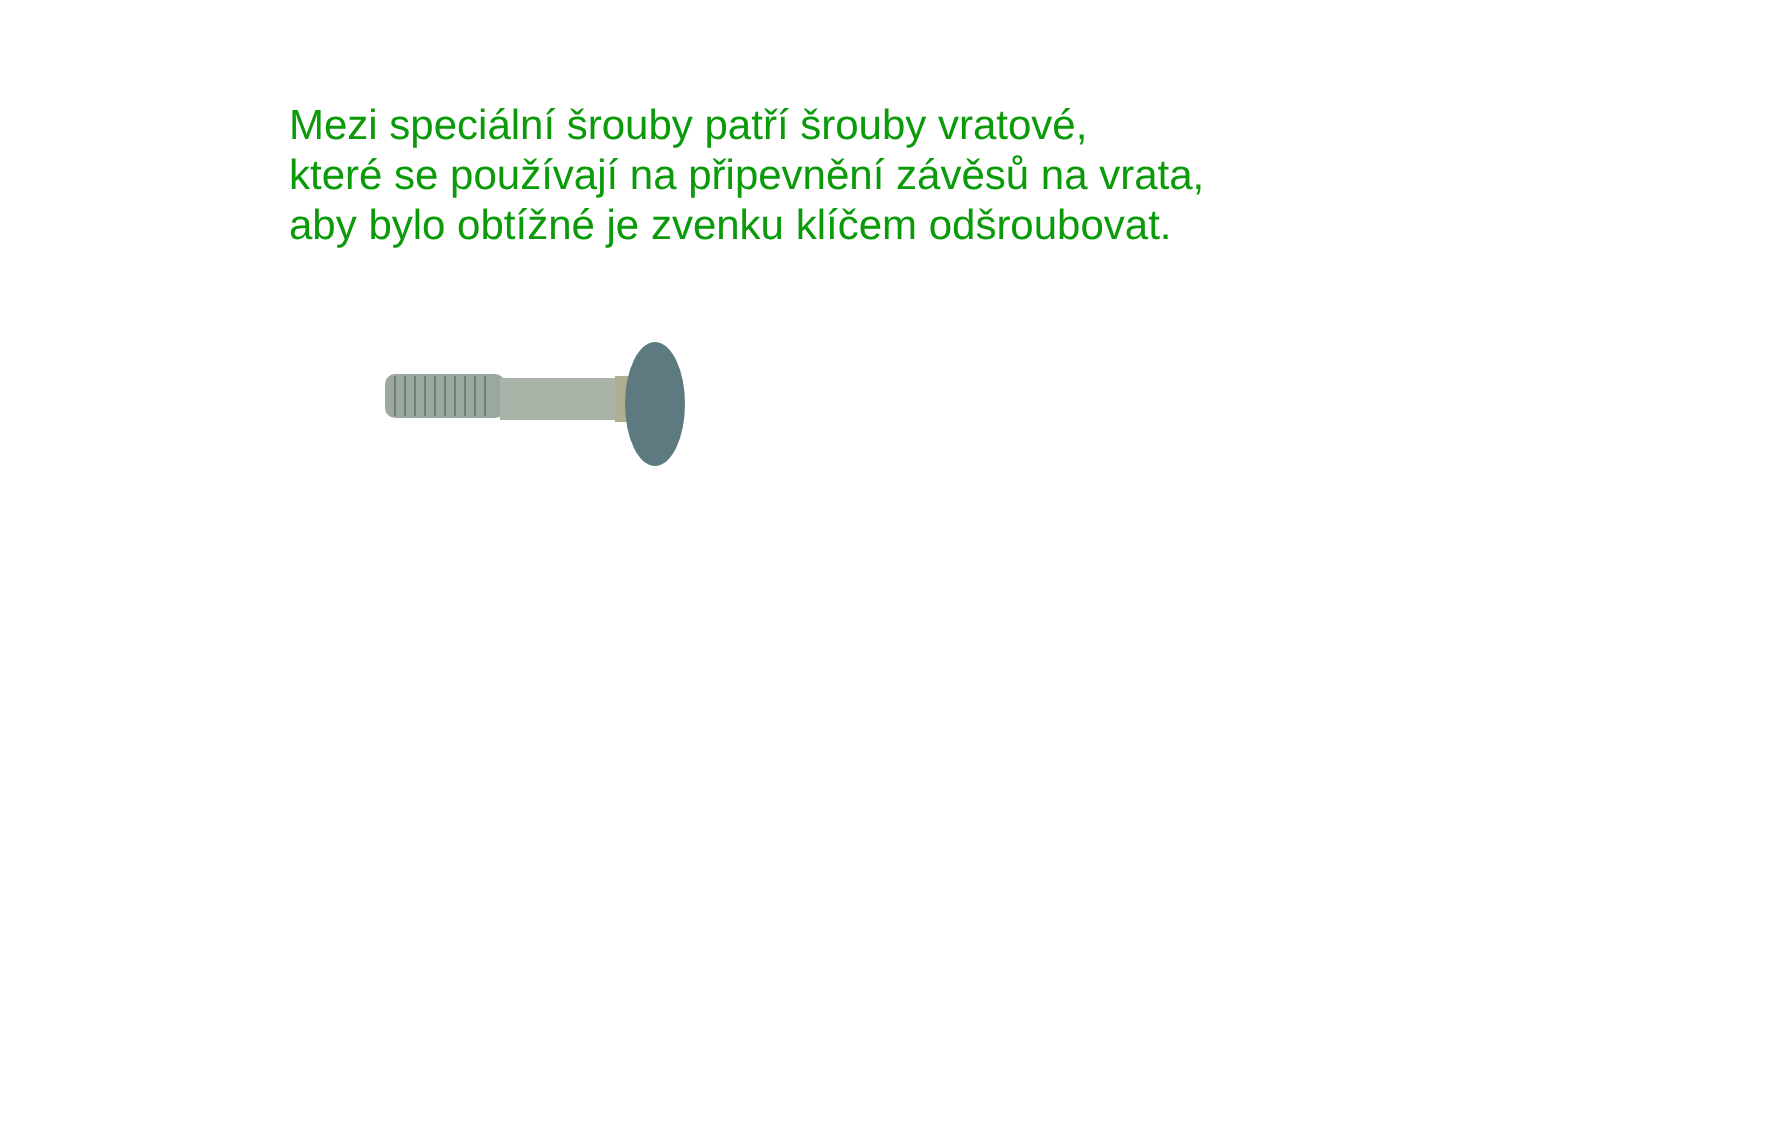Mezi speciální šrouby patří šrouby vratové,
které se používají na připevnění závěsů na vrata,
aby bylo obtížné je zvenku klíčem odšroubovat.